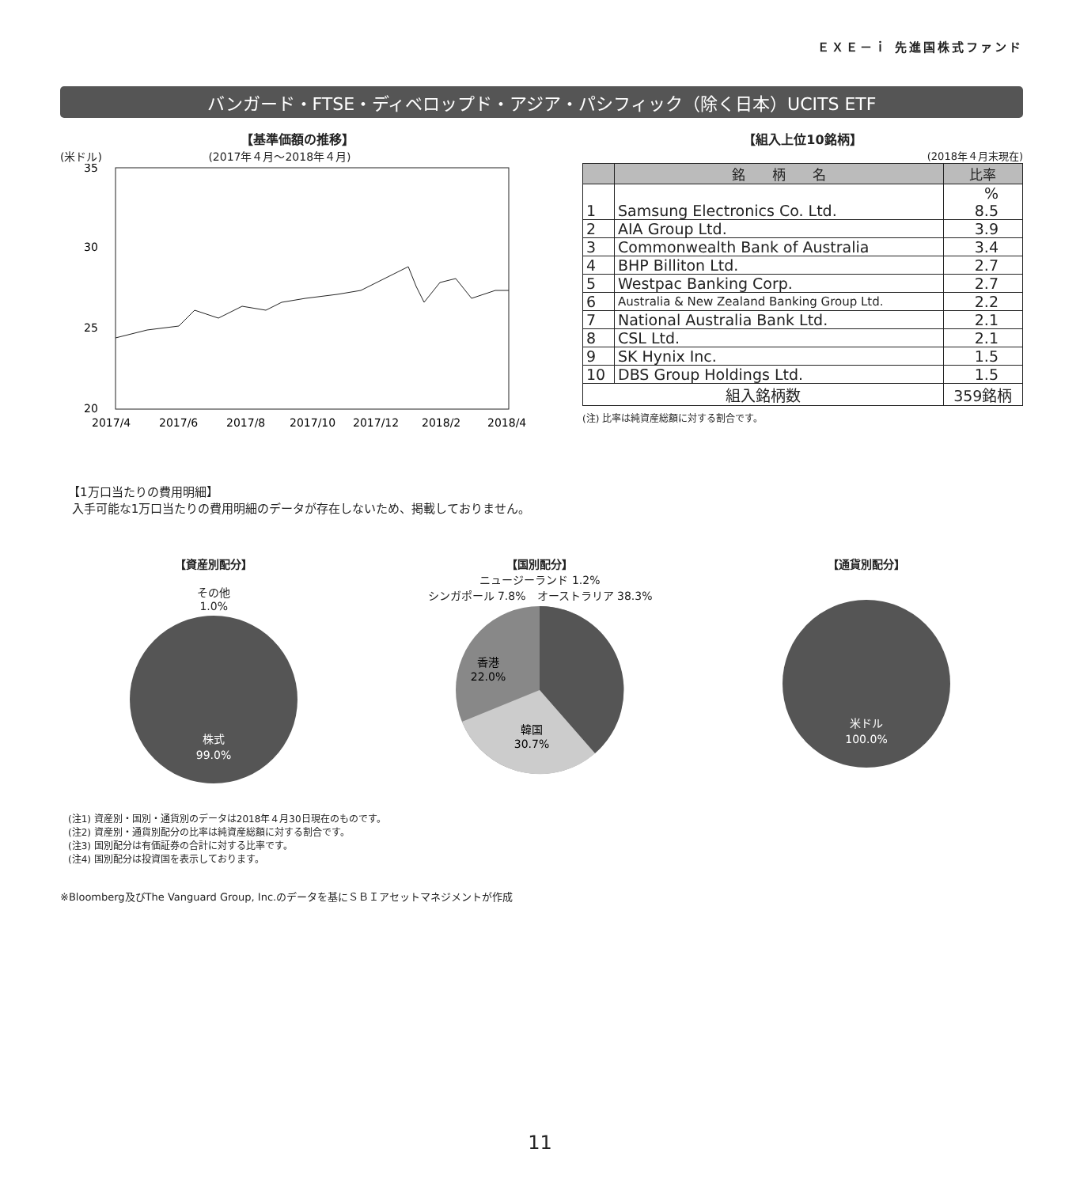ＥＸＥ－ｉ 先進国株式ファンド
バンガード・FTSE・ディベロップド・アジア・パシフィック（除く日本）UCITS ETF
【基準価額の推移】
(米ドル) (2017年４月～2018年４月)
35
30
25
20
2017/4
2017/6
2017/8
2017/10
2017/12
2018/2
2018/4
【組入上位10銘柄】
(2018年４月末現在)
| | 銘 柄 名 | 比率 |
| --- | --- | --- |
| 1 | Samsung Electronics Co. Ltd. | % 8.5 |
| 2 | AIA Group Ltd. | 3.9 |
| 3 | Commonwealth Bank of Australia | 3.4 |
| 4 | BHP Billiton Ltd. | 2.7 |
| 5 | Westpac Banking Corp. | 2.7 |
| 6 | Australia & New Zealand Banking Group Ltd. | 2.2 |
| 7 | National Australia Bank Ltd. | 2.1 |
| 8 | CSL Ltd. | 2.1 |
| 9 | SK Hynix Inc. | 1.5 |
| 10 | DBS Group Holdings Ltd. | 1.5 |
| 組入銘柄数 | | 359銘柄 |
(注) 比率は純資産総額に対する割合です。
【1万口当たりの費用明細】
入手可能な1万口当たりの費用明細のデータが存在しないため、掲載しておりません。
【資産別配分】
その他
1.0%
株式
99.0%
【国別配分】
ニュージーランド 1.2%
シンガポール 7.8%　オーストラリア 38.3%
香港
22.0%
韓国
30.7%
【通貨別配分】
米ドル
100.0%
(注1) 資産別・国別・通貨別のデータは2018年４月30日現在のものです。
(注2) 資産別・通貨別配分の比率は純資産総額に対する割合です。
(注3) 国別配分は有価証券の合計に対する比率です。
(注4) 国別配分は投資国を表示しております。
※Bloomberg及びThe Vanguard Group, Inc.のデータを基にＳＢＩアセットマネジメントが作成
11